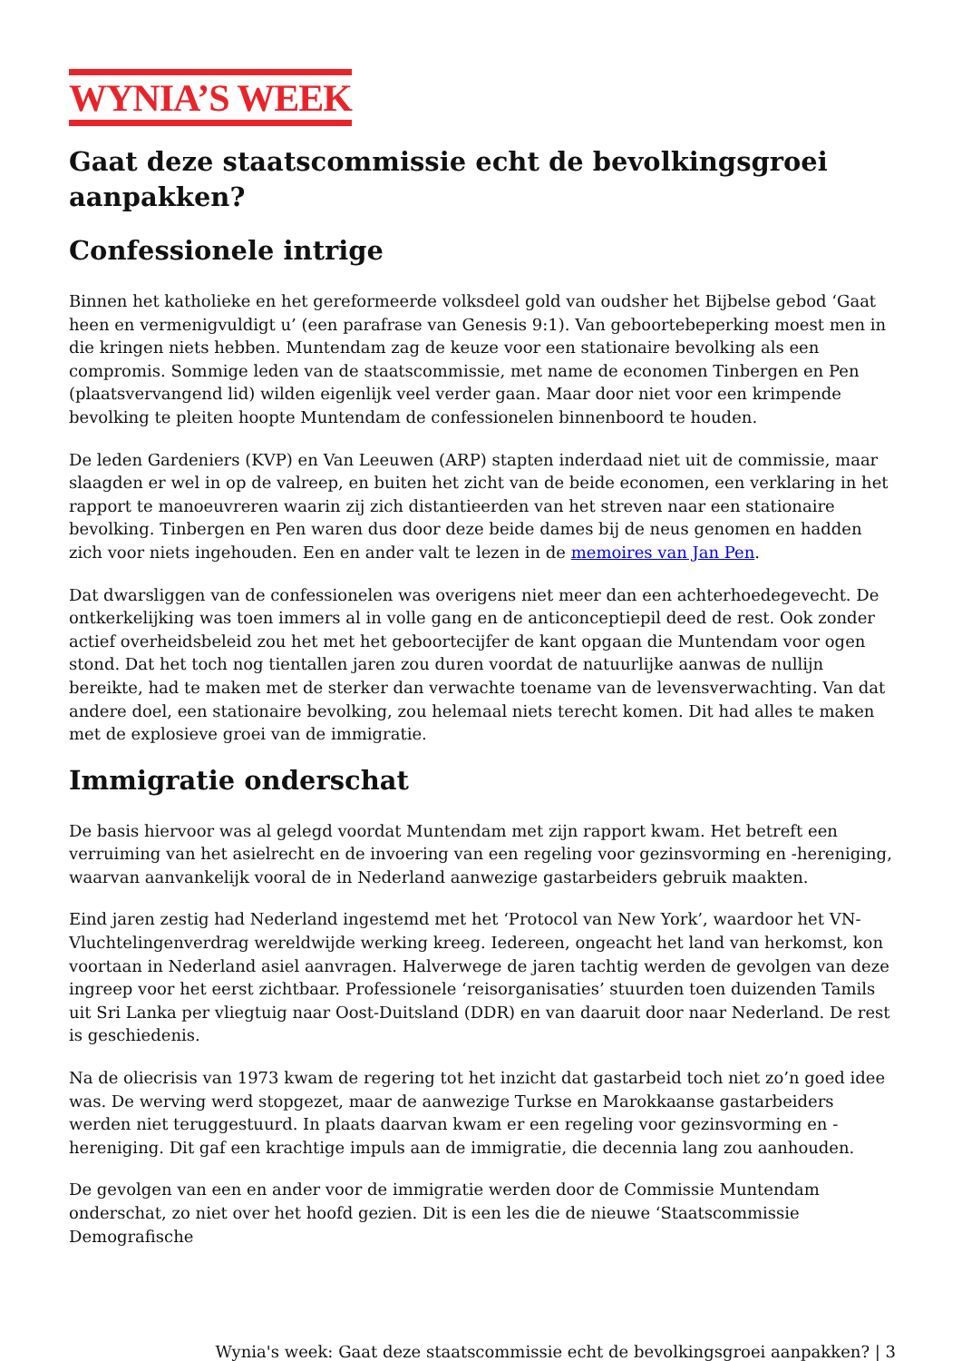WYNIA’S WEEK
Gaat deze staatscommissie echt de bevolkingsgroei aanpakken?
Confessionele intrige
Binnen het katholieke en het gereformeerde volksdeel gold van oudsher het Bijbelse gebod ‘Gaat heen en vermenigvuldigt u’ (een parafrase van Genesis 9:1). Van geboortebeperking moest men in die kringen niets hebben. Muntendam zag de keuze voor een stationaire bevolking als een compromis. Sommige leden van de staatscommissie, met name de economen Tinbergen en Pen (plaatsvervangend lid) wilden eigenlijk veel verder gaan. Maar door niet voor een krimpende bevolking te pleiten hoopte Muntendam de confessionelen binnenboord te houden.
De leden Gardeniers (KVP) en Van Leeuwen (ARP) stapten inderdaad niet uit de commissie, maar slaagden er wel in op de valreep, en buiten het zicht van de beide economen, een verklaring in het rapport te manoeuvreren waarin zij zich distantieerden van het streven naar een stationaire bevolking. Tinbergen en Pen waren dus door deze beide dames bij de neus genomen en hadden zich voor niets ingehouden. Een en ander valt te lezen in de memoires van Jan Pen.
Dat dwarsliggen van de confessionelen was overigens niet meer dan een achterhoedegevecht. De ontkerkelijking was toen immers al in volle gang en de anticonceptiepil deed de rest. Ook zonder actief overheidsbeleid zou het met het geboortecijfer de kant opgaan die Muntendam voor ogen stond. Dat het toch nog tientallen jaren zou duren voordat de natuurlijke aanwas de nullijn bereikte, had te maken met de sterker dan verwachte toename van de levensverwachting. Van dat andere doel, een stationaire bevolking, zou helemaal niets terecht komen. Dit had alles te maken met de explosieve groei van de immigratie.
Immigratie onderschat
De basis hiervoor was al gelegd voordat Muntendam met zijn rapport kwam. Het betreft een verruiming van het asielrecht en de invoering van een regeling voor gezinsvorming en -hereniging, waarvan aanvankelijk vooral de in Nederland aanwezige gastarbeiders gebruik maakten.
Eind jaren zestig had Nederland ingestemd met het ‘Protocol van New York’, waardoor het VN-Vluchtelingenverdrag wereldwijde werking kreeg. Iedereen, ongeacht het land van herkomst, kon voortaan in Nederland asiel aanvragen. Halverwege de jaren tachtig werden de gevolgen van deze ingreep voor het eerst zichtbaar. Professionele ‘reisorganisaties’ stuurden toen duizenden Tamils uit Sri Lanka per vliegtuig naar Oost-Duitsland (DDR) en van daaruit door naar Nederland. De rest is geschiedenis.
Na de oliecrisis van 1973 kwam de regering tot het inzicht dat gastarbeid toch niet zo’n goed idee was. De werving werd stopgezet, maar de aanwezige Turkse en Marokkaanse gastarbeiders werden niet teruggestuurd. In plaats daarvan kwam er een regeling voor gezinsvorming en -hereniging. Dit gaf een krachtige impuls aan de immigratie, die decennia lang zou aanhouden.
De gevolgen van een en ander voor de immigratie werden door de Commissie Muntendam onderschat, zo niet over het hoofd gezien. Dit is een les die de nieuwe ‘Staatscommissie Demografische
Wynia's week: Gaat deze staatscommissie echt de bevolkingsgroei aanpakken? | 3